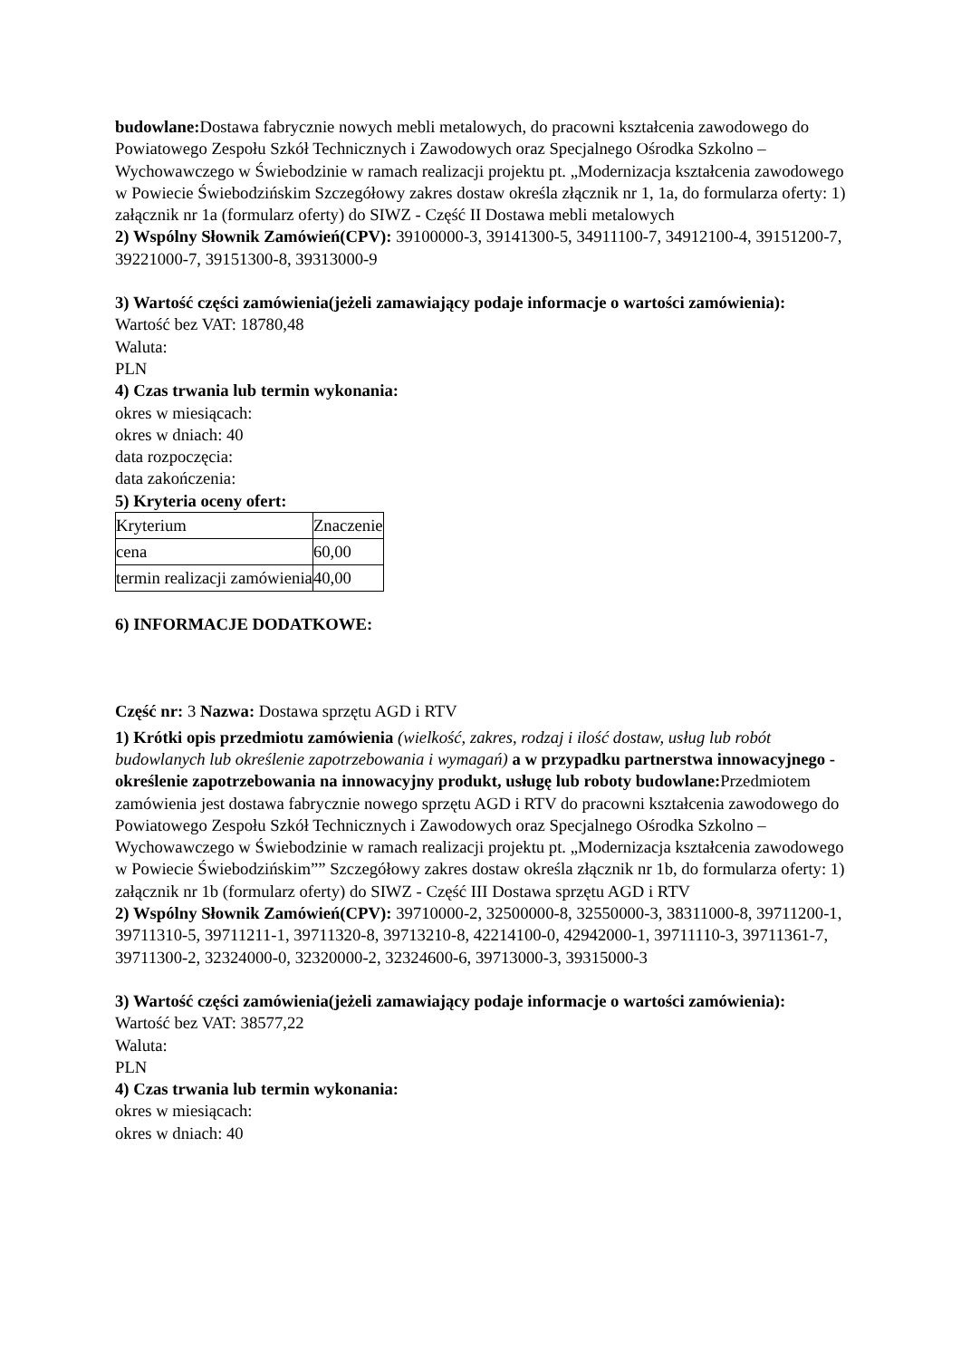budowlane: Dostawa fabrycznie nowych mebli metalowych, do pracowni kształcenia zawodowego do Powiatowego Zespołu Szkół Technicznych i Zawodowych oraz Specjalnego Ośrodka Szkolno – Wychowawczego w Świebodzinie w ramach realizacji projektu pt. „Modernizacja kształcenia zawodowego w Powiecie Świebodzińskim Szczegółowy zakres dostaw określa złącznik nr 1, 1a, do formularza oferty: 1) załącznik nr 1a (formularz oferty) do SIWZ - Część II Dostawa mebli metalowych
2) Wspólny Słownik Zamówień(CPV): 39100000-3, 39141300-5, 34911100-7, 34912100-4, 39151200-7, 39221000-7, 39151300-8, 39313000-9
3) Wartość części zamówienia(jeżeli zamawiający podaje informacje o wartości zamówienia):
Wartość bez VAT: 18780,48
Waluta:
PLN
4) Czas trwania lub termin wykonania:
okres w miesiącach:
okres w dniach: 40
data rozpoczęcia:
data zakończenia:
5) Kryteria oceny ofert:
| Kryterium | Znaczenie |
| cena | 60,00 |
| termin realizacji zamówienia | 40,00 |
6) INFORMACJE DODATKOWE:
Część nr: 3 Nazwa: Dostawa sprzętu AGD i RTV
1) Krótki opis przedmiotu zamówienia (wielkość, zakres, rodzaj i ilość dostaw, usług lub robót budowlanych lub określenie zapotrzebowania i wymagań) a w przypadku partnerstwa innowacyjnego -określenie zapotrzebowania na innowacyjny produkt, usługę lub roboty budowlane: Przedmiotem zamówienia jest dostawa fabrycznie nowego sprzętu AGD i RTV do pracowni kształcenia zawodowego do Powiatowego Zespołu Szkół Technicznych i Zawodowych oraz Specjalnego Ośrodka Szkolno – Wychowawczego w Świebodzinie w ramach realizacji projektu pt. „Modernizacja kształcenia zawodowego w Powiecie Świebodzińskim”” Szczegółowy zakres dostaw określa złącznik nr 1b, do formularza oferty: 1) załącznik nr 1b (formularz oferty) do SIWZ - Część III Dostawa sprzętu AGD i RTV
2) Wspólny Słownik Zamówień(CPV): 39710000-2, 32500000-8, 32550000-3, 38311000-8, 39711200-1, 39711310-5, 39711211-1, 39711320-8, 39713210-8, 42214100-0, 42942000-1, 39711110-3, 39711361-7, 39711300-2, 32324000-0, 32320000-2, 32324600-6, 39713000-3, 39315000-3
3) Wartość części zamówienia(jeżeli zamawiający podaje informacje o wartości zamówienia):
Wartość bez VAT: 38577,22
Waluta:
PLN
4) Czas trwania lub termin wykonania:
okres w miesiącach:
okres w dniach: 40